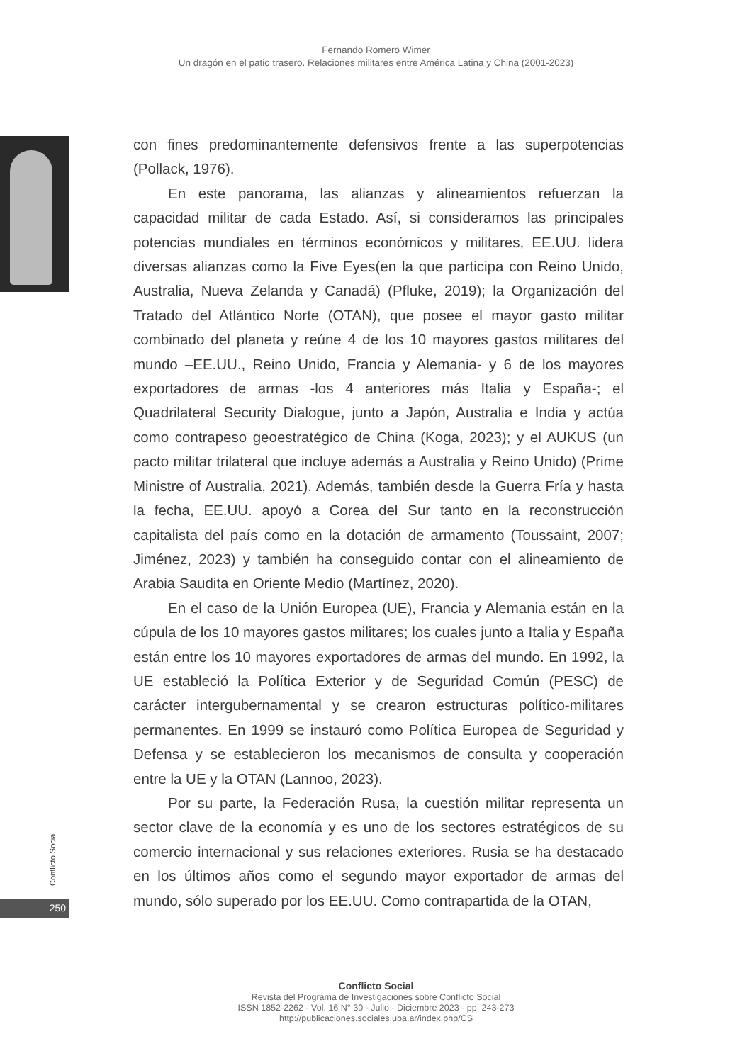Fernando Romero Wimer
Un dragón en el patio trasero. Relaciones militares entre América Latina y China (2001-2023)
con fines predominantemente defensivos frente a las superpotencias (Pollack, 1976).
En este panorama, las alianzas y alineamientos refuerzan la capacidad militar de cada Estado. Así, si consideramos las principales potencias mundiales en términos económicos y militares, EE.UU. lidera diversas alianzas como la Five Eyes(en la que participa con Reino Unido, Australia, Nueva Zelanda y Canadá) (Pfluke, 2019); la Organización del Tratado del Atlántico Norte (OTAN), que posee el mayor gasto militar combinado del planeta y reúne 4 de los 10 mayores gastos militares del mundo –EE.UU., Reino Unido, Francia y Alemania- y 6 de los mayores exportadores de armas -los 4 anteriores más Italia y España-; el Quadrilateral Security Dialogue, junto a Japón, Australia e India y actúa como contrapeso geoestratégico de China (Koga, 2023); y el AUKUS (un pacto militar trilateral que incluye además a Australia y Reino Unido) (Prime Ministre of Australia, 2021). Además, también desde la Guerra Fría y hasta la fecha, EE.UU. apoyó a Corea del Sur tanto en la reconstrucción capitalista del país como en la dotación de armamento (Toussaint, 2007; Jiménez, 2023) y también ha conseguido contar con el alineamiento de Arabia Saudita en Oriente Medio (Martínez, 2020).
En el caso de la Unión Europea (UE), Francia y Alemania están en la cúpula de los 10 mayores gastos militares; los cuales junto a Italia y España están entre los 10 mayores exportadores de armas del mundo. En 1992, la UE estableció la Política Exterior y de Seguridad Común (PESC) de carácter intergubernamental y se crearon estructuras político-militares permanentes. En 1999 se instauró como Política Europea de Seguridad y Defensa y se establecieron los mecanismos de consulta y cooperación entre la UE y la OTAN (Lannoo, 2023).
Por su parte, la Federación Rusa, la cuestión militar representa un sector clave de la economía y es uno de los sectores estratégicos de su comercio internacional y sus relaciones exteriores. Rusia se ha destacado en los últimos años como el segundo mayor exportador de armas del mundo, sólo superado por los EE.UU. Como contrapartida de la OTAN,
Conflicto Social
250
Conflicto Social
Revista del Programa de Investigaciones sobre Conflicto Social
ISSN 1852-2262 - Vol. 16 N° 30 - Julio - Diciembre 2023 - pp. 243-273
http://publicaciones.sociales.uba.ar/index.php/CS